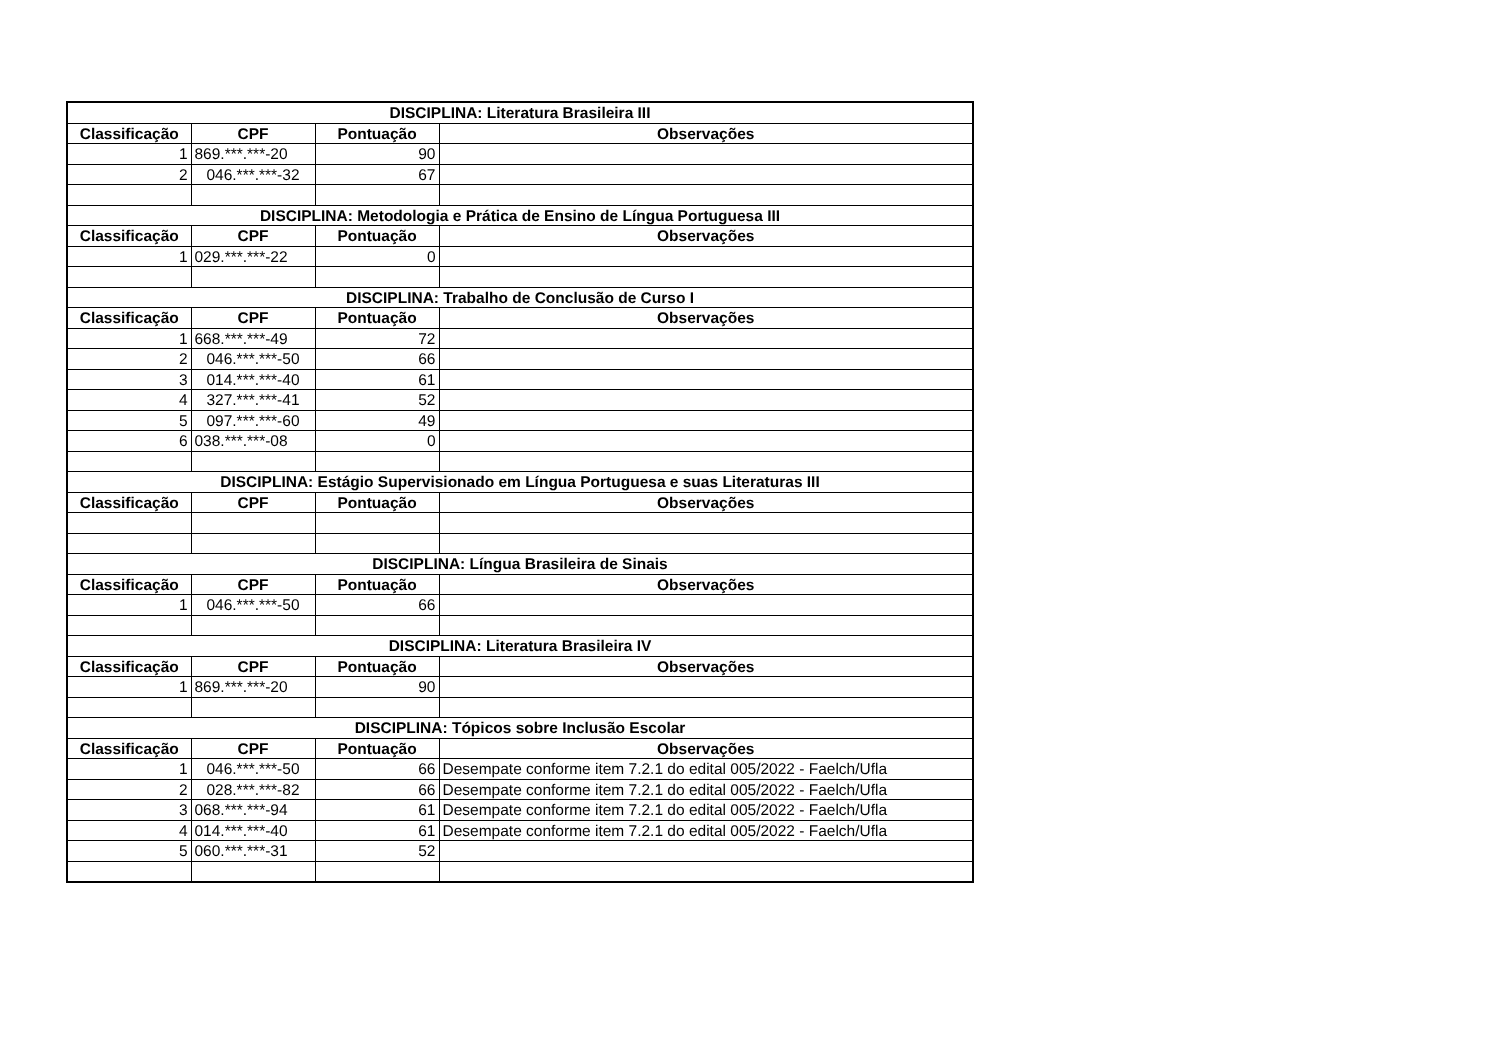| DISCIPLINA: Literatura Brasileira III | | | |
| --- | --- | --- | --- |
| Classificação | CPF | Pontuação | Observações |
| 1 | 869.***.***-20 | 90 | |
| 2 | 046.***.***-32 | 67 | |
| DISCIPLINA: Metodologia e Prática de Ensino de Língua Portuguesa III | | | |
| Classificação | CPF | Pontuação | Observações |
| 1 | 029.***.***-22 | 0 | |
| DISCIPLINA: Trabalho de Conclusão de Curso I | | | |
| Classificação | CPF | Pontuação | Observações |
| 1 | 668.***.***-49 | 72 | |
| 2 | 046.***.***-50 | 66 | |
| 3 | 014.***.***-40 | 61 | |
| 4 | 327.***.***-41 | 52 | |
| 5 | 097.***.***-60 | 49 | |
| 6 | 038.***.***-08 | 0 | |
| DISCIPLINA: Estágio Supervisionado em Língua Portuguesa e suas Literaturas III | | | |
| Classificação | CPF | Pontuação | Observações |
| DISCIPLINA: Língua Brasileira de Sinais | | | |
| Classificação | CPF | Pontuação | Observações |
| 1 | 046.***.***-50 | 66 | |
| DISCIPLINA: Literatura Brasileira IV | | | |
| Classificação | CPF | Pontuação | Observações |
| 1 | 869.***.***-20 | 90 | |
| DISCIPLINA: Tópicos sobre Inclusão Escolar | | | |
| Classificação | CPF | Pontuação | Observações |
| 1 | 046.***.***-50 | 66 | Desempate conforme item 7.2.1 do edital 005/2022 - Faelch/Ufla |
| 2 | 028.***.***-82 | 66 | Desempate conforme item 7.2.1 do edital 005/2022 - Faelch/Ufla |
| 3 | 068.***.***-94 | 61 | Desempate conforme item 7.2.1 do edital 005/2022 - Faelch/Ufla |
| 4 | 014.***.***-40 | 61 | Desempate conforme item 7.2.1 do edital 005/2022 - Faelch/Ufla |
| 5 | 060.***.***-31 | 52 | |